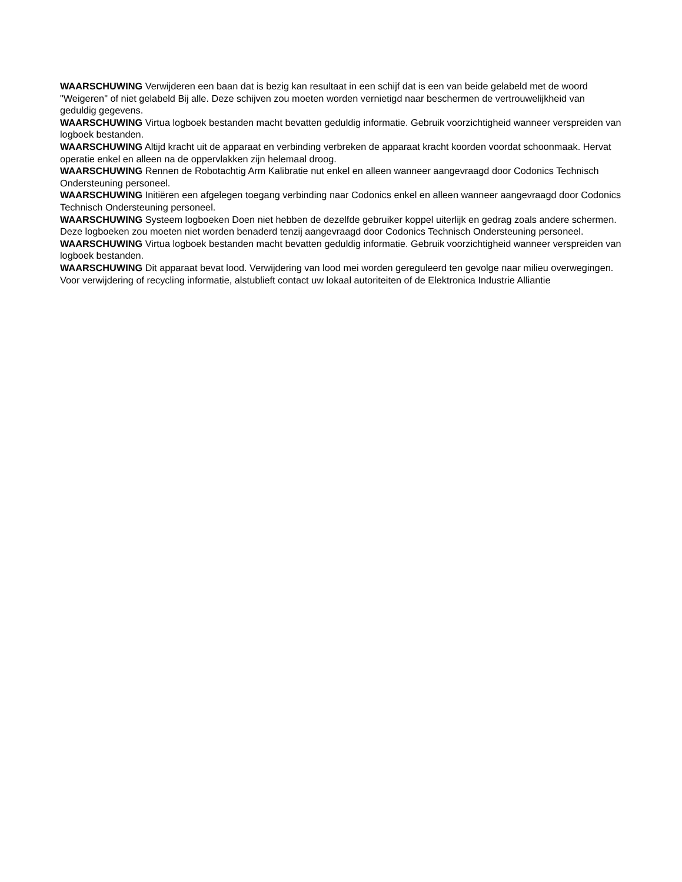WAARSCHUWING Verwijderen een baan dat is bezig kan resultaat in een schijf dat is een van beide gelabeld met de woord "Weigeren" of niet gelabeld Bij alle. Deze schijven zou moeten worden vernietigd naar beschermen de vertrouwelijkheid van geduldig gegevens.
WAARSCHUWING Virtua logboek bestanden macht bevatten geduldig informatie. Gebruik voorzichtigheid wanneer verspreiden van logboek bestanden.
WAARSCHUWING Altijd kracht uit de apparaat en verbinding verbreken de apparaat kracht koorden voordat schoonmaak. Hervat operatie enkel en alleen na de oppervlakken zijn helemaal droog.
WAARSCHUWING Rennen de Robotachtig Arm Kalibratie nut enkel en alleen wanneer aangevraagd door Codonics Technisch Ondersteuning personeel.
WAARSCHUWING Initiëren een afgelegen toegang verbinding naar Codonics enkel en alleen wanneer aangevraagd door Codonics Technisch Ondersteuning personeel.
WAARSCHUWING Systeem logboeken Doen niet hebben de dezelfde gebruiker koppel uiterlijk en gedrag zoals andere schermen. Deze logboeken zou moeten niet worden benaderd tenzij aangevraagd door Codonics Technisch Ondersteuning personeel.
WAARSCHUWING Virtua logboek bestanden macht bevatten geduldig informatie. Gebruik voorzichtigheid wanneer verspreiden van logboek bestanden.
WAARSCHUWING Dit apparaat bevat lood. Verwijdering van lood mei worden gereguleerd ten gevolge naar milieu overwegingen. Voor verwijdering of recycling informatie, alstublieft contact uw lokaal autoriteiten of de Elektronica Industrie Alliantie